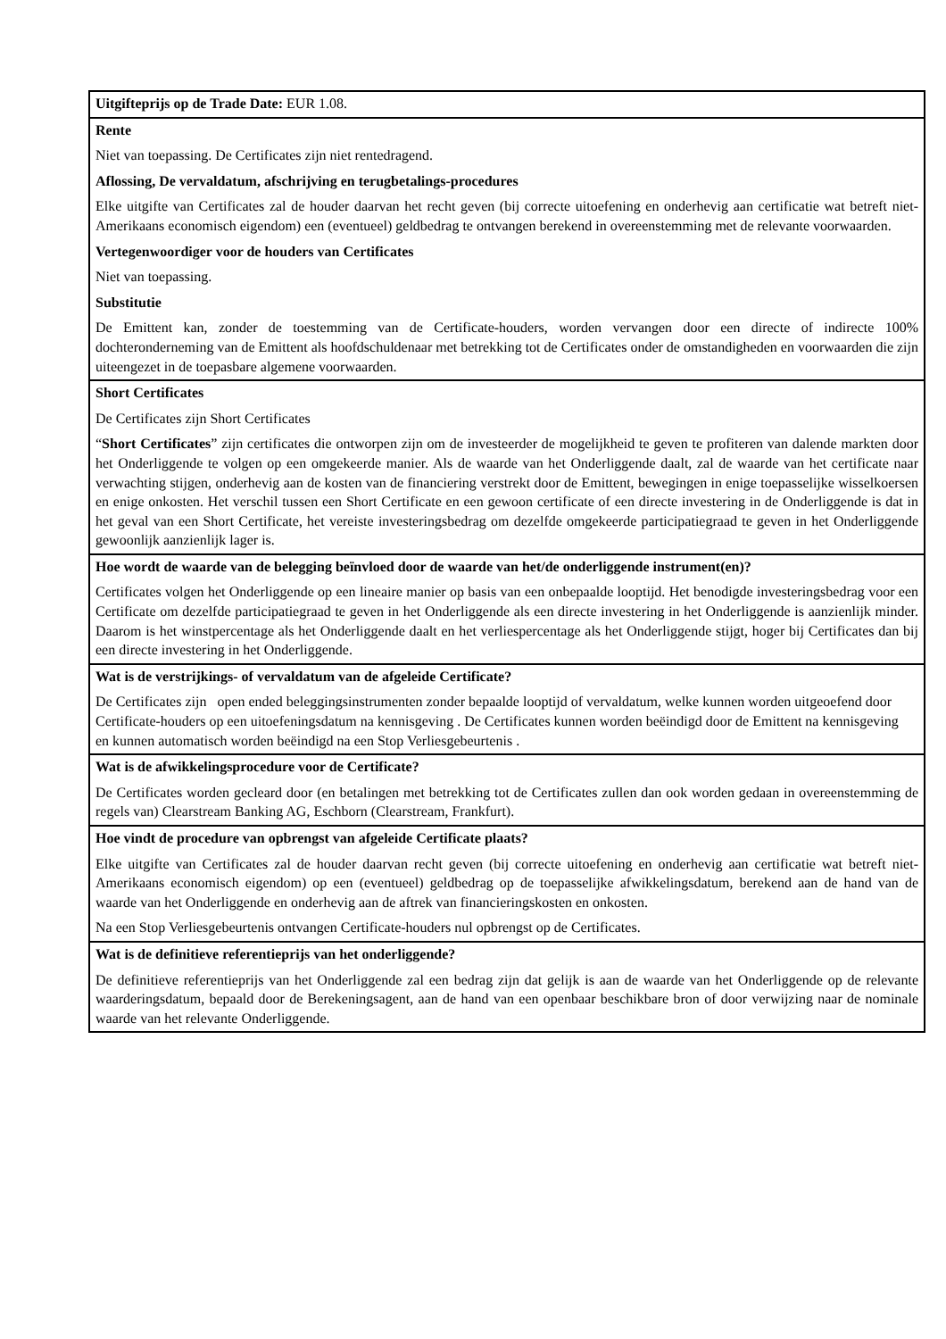| Uitgifteprijs op de Trade Date: EUR 1.08. |
| Rente Niet van toepassing. De Certificates zijn niet rentedragend. Aflossing, De vervaldatum, afschrijving en terugbetalings-procedures Elke uitgifte van Certificates zal de houder daarvan het recht geven (bij correcte uitoefening en onderhevig aan certificatie wat betreft niet-Amerikaans economisch eigendom) een (eventueel) geldbedrag te ontvangen berekend in overeenstemming met de relevante voorwaarden. Vertegenwoordiger voor de houders van Certificates Niet van toepassing. Substitutie De Emittent kan, zonder de toestemming van de Certificate-houders, worden vervangen door een directe of indirecte 100% dochteronderneming van de Emittent als hoofdschuldenaar met betrekking tot de Certificates onder de omstandigheden en voorwaarden die zijn uiteengezet in de toepasbare algemene voorwaarden. |
| Short Certificates De Certificates zijn Short Certificates “ Short Certificates ” zijn certificates die ontworpen zijn om de investeerder de mogelijkheid te geven te profiteren van dalende markten door het Onderliggende te volgen op een omgekeerde manier. Als de waarde van het Onderliggende daalt, zal de waarde van het certificate naar verwachting stijgen, onderhevig aan de kosten van de financiering verstrekt door de Emittent, bewegingen in enige toepasselijke wisselkoersen en enige onkosten. Het verschil tussen een Short Certificate en een gewoon certificate of een directe investering in de Onderliggende is dat in het geval van een Short Certificate, het vereiste investeringsbedrag om dezelfde omgekeerde participatiegraad te geven in het Onderliggende gewoonlijk aanzienlijk lager is. |
| Hoe wordt de waarde van de belegging beïnvloed door de waarde van het/de onderliggende instrument(en)? Certificates volgen het Onderliggende op een lineaire manier op basis van een onbepaalde looptijd. Het benodigde investeringsbedrag voor een Certificate om dezelfde participatiegraad te geven in het Onderliggende als een directe investering in het Onderliggende is aanzienlijk minder. Daarom is het winstpercentage als het Onderliggende daalt en het verliespercentage als het Onderliggende stijgt, hoger bij Certificates dan bij een directe investering in het Onderliggende. |
| Wat is de verstrijkings- of vervaldatum van de afgeleide Certificate? De Certificates zijn open ended beleggingsinstrumenten zonder bepaalde looptijd of vervaldatum, welke kunnen worden uitgeoefend door Certificate-houders op een uitoefeningsdatum na kennisgeving . De Certificates kunnen worden beëindigd door de Emittent na kennisgeving en kunnen automatisch worden beëindigd na een Stop Verliesgebeurtenis . |
| Wat is de afwikkelingsprocedure voor de Certificate? De Certificates worden gecleard door (en betalingen met betrekking tot de Certificates zullen dan ook worden gedaan in overeenstemming de regels van) Clearstream Banking AG, Eschborn (Clearstream, Frankfurt). |
| Hoe vindt de procedure van opbrengst van afgeleide Certificate plaats? Elke uitgifte van Certificates zal de houder daarvan recht geven (bij correcte uitoefening en onderhevig aan certificatie wat betreft niet-Amerikaans economisch eigendom) op een (eventueel) geldbedrag op de toepasselijke afwikkelingsdatum, berekend aan de hand van de waarde van het Onderliggende en onderhevig aan de aftrek van financieringskosten en onkosten. Na een Stop Verliesgebeurtenis ontvangen Certificate-houders nul opbrengst op de Certificates. |
| Wat is de definitieve referentieprijs van het onderliggende? De definitieve referentieprijs van het Onderliggende zal een bedrag zijn dat gelijk is aan de waarde van het Onderliggende op de relevante waarderingsdatum, bepaald door de Berekeningsagent, aan de hand van een openbaar beschikbare bron of door verwijzing naar de nominale waarde van het relevante Onderliggende. |